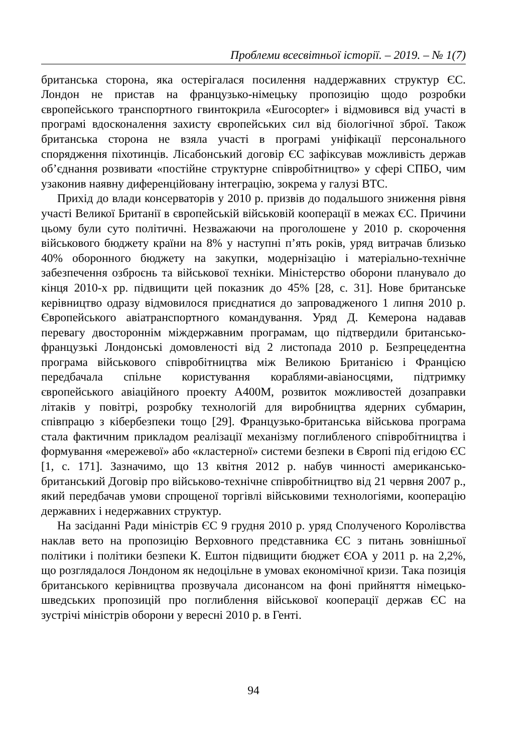Проблеми всесвітньої історії. – 2019. – № 1(7)
британська сторона, яка остерігалася посилення наддержавних структур ЄС. Лондон не пристав на французько-німецьку пропозицію щодо розробки європейського транспортного гвинтокрила «Eurocopter» і відмовився від участі в програмі вдосконалення захисту європейських сил від біологічної зброї. Також британська сторона не взяла участі в програмі уніфікації персонального спорядження піхотинців. Лісабонський договір ЄС зафіксував можливість держав об’єднання розвивати «постійне структурне співробітництво» у сфері СПБО, чим узаконив наявну диференційовану інтеграцію, зокрема у галузі ВТС.
Прихід до влади консерваторів у 2010 р. призвів до подальшого зниження рівня участі Великої Британії в європейській військовій кооперації в межах ЄС. Причини цьому були суто політичні. Незважаючи на проголошене у 2010 р. скорочення військового бюджету країни на 8% у наступні п’ять років, уряд витрачав близько 40% оборонного бюджету на закупки, модернізацію і матеріально-технічне забезпечення озброєнь та військової техніки. Міністерство оборони планувало до кінця 2010-х рр. підвищити цей показник до 45% [28, с. 31]. Нове британське керівництво одразу відмовилося приєднатися до запровадженого 1 липня 2010 р. Європейського авіатранспортного командування. Уряд Д. Кемерона надавав перевагу двостороннім міждержавним програмам, що підтвердили британсько-французькі Лондонські домовленості від 2 листопада 2010 р. Безпрецедентна програма військового співробітництва між Великою Британією і Францією передбачала спільне користування кораблями-авіаносцями, підтримку європейського авіаційного проекту А400М, розвиток можливостей дозаправки літаків у повітрі, розробку технологій для виробництва ядерних субмарин, співпрацю з кібербезпеки тощо [29]. Французько-британська військова програма стала фактичним прикладом реалізації механізму поглибленого співробітництва і формування «мережевої» або «кластерної» системи безпеки в Європі під егідою ЄС [1, с. 171]. Зазначимо, що 13 квітня 2012 р. набув чинності американсько-британський Договір про військово-технічне співробітництво від 21 червня 2007 р., який передбачав умови спрощеної торгівлі військовими технологіями, кооперацію державних і недержавних структур.
На засіданні Ради міністрів ЄС 9 грудня 2010 р. уряд Сполученого Королівства наклав вето на пропозицію Верховного представника ЄС з питань зовнішньої політики і політики безпеки К. Ештон підвищити бюджет ЄОА у 2011 р. на 2,2%, що розглядалося Лондоном як недоцільне в умовах економічної кризи. Така позиція британського керівництва прозвучала дисонансом на фоні прийняття німецько-шведських пропозицій про поглиблення військової кооперації держав ЄС на зустрічі міністрів оборони у вересні 2010 р. в Генті.
94